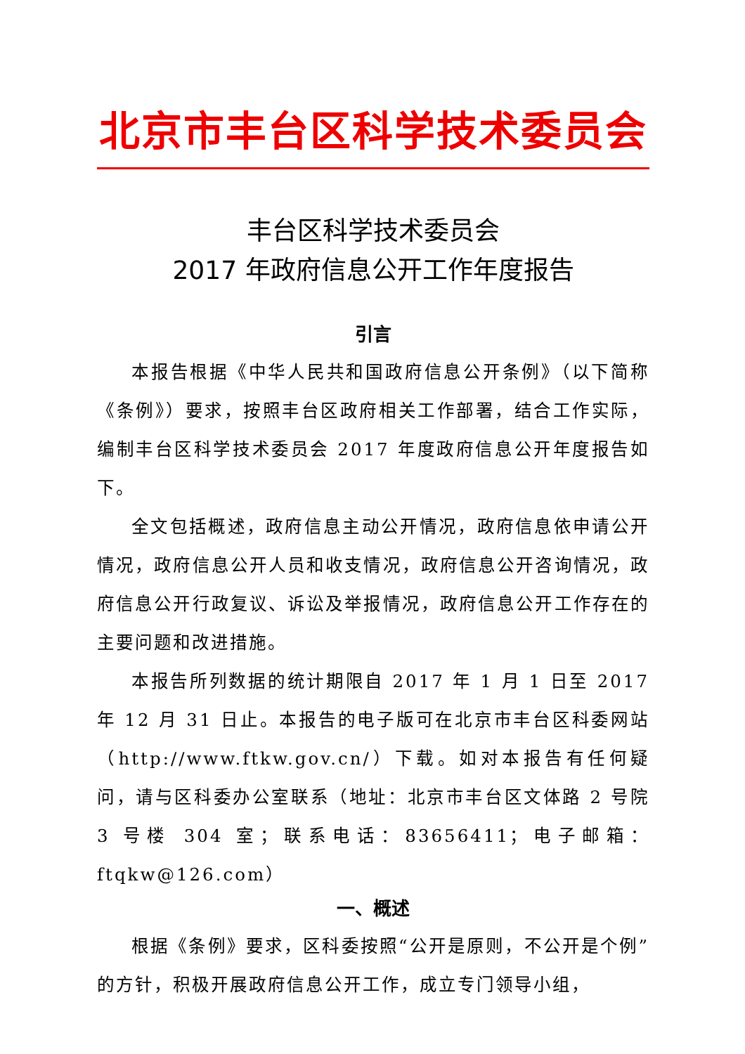北京市丰台区科学技术委员会
丰台区科学技术委员会
2017 年政府信息公开工作年度报告
引言
本报告根据《中华人民共和国政府信息公开条例》（以下简称《条例》）要求，按照丰台区政府相关工作部署，结合工作实际，编制丰台区科学技术委员会 2017 年度政府信息公开年度报告如下。
全文包括概述，政府信息主动公开情况，政府信息依申请公开情况，政府信息公开人员和收支情况，政府信息公开咨询情况，政府信息公开行政复议、诉讼及举报情况，政府信息公开工作存在的主要问题和改进措施。
本报告所列数据的统计期限自 2017 年 1 月 1 日至 2017 年 12 月 31 日止。本报告的电子版可在北京市丰台区科委网站（http://www.ftkw.gov.cn/）下载。如对本报告有任何疑问，请与区科委办公室联系（地址：北京市丰台区文体路 2 号院 3 号楼 304 室；联系电话：83656411；电子邮箱：ftqkw@126.com）
一、概述
根据《条例》要求，区科委按照“公开是原则，不公开是个例”的方针，积极开展政府信息公开工作，成立专门领导小组，